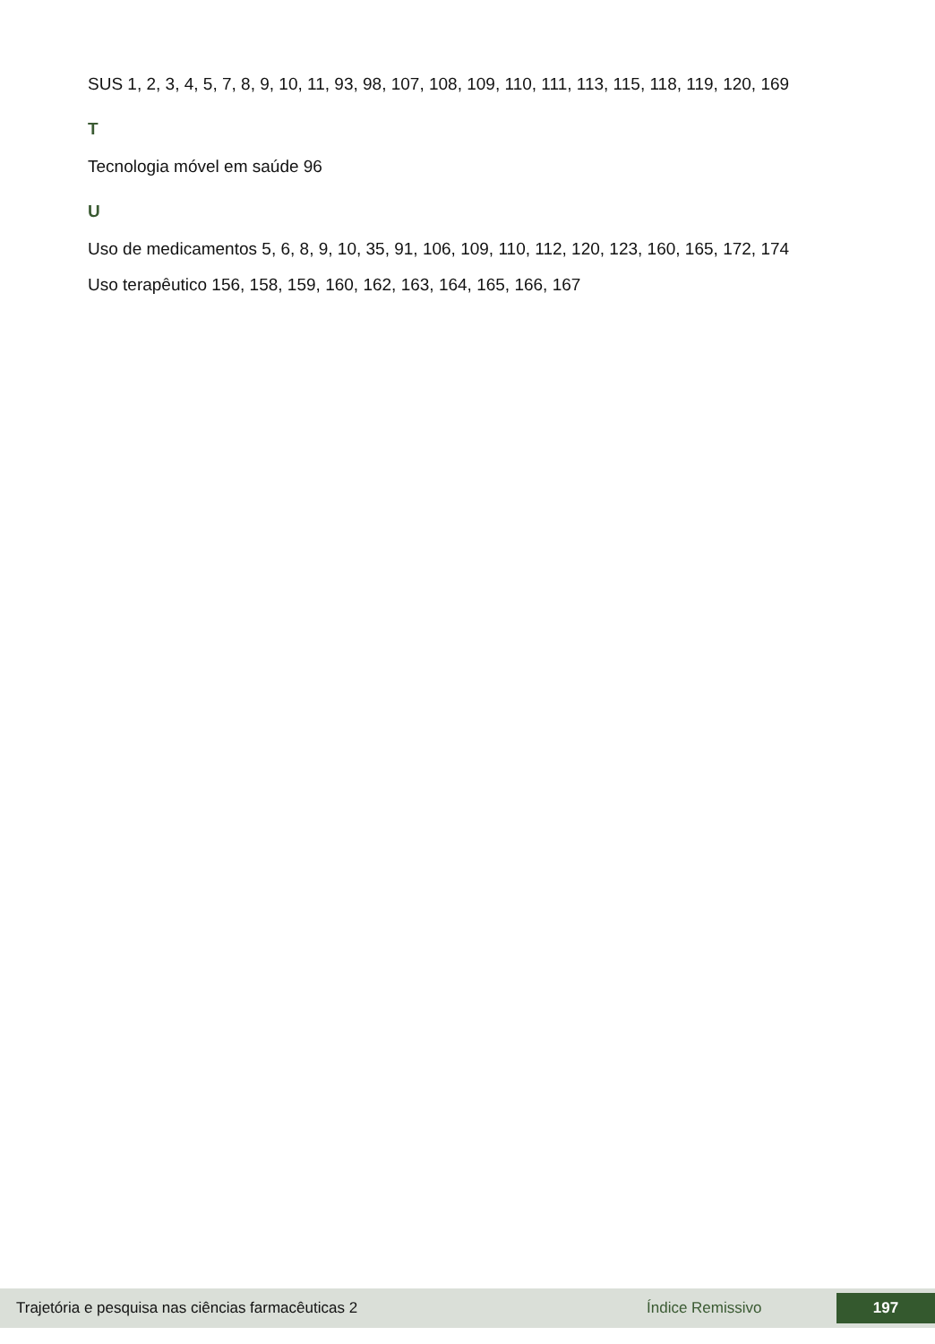SUS 1, 2, 3, 4, 5, 7, 8, 9, 10, 11, 93, 98, 107, 108, 109, 110, 111, 113, 115, 118, 119, 120, 169
T
Tecnologia móvel em saúde 96
U
Uso de medicamentos 5, 6, 8, 9, 10, 35, 91, 106, 109, 110, 112, 120, 123, 160, 165, 172, 174
Uso terapêutico 156, 158, 159, 160, 162, 163, 164, 165, 166, 167
Trajetória e pesquisa nas ciências farmacêuticas 2 Índice Remissivo 197